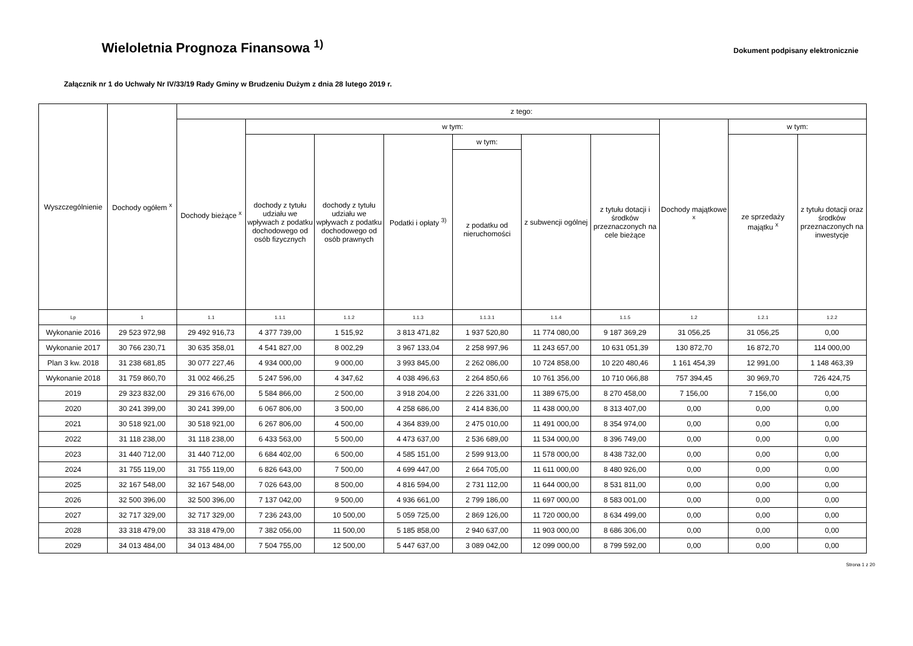Wieloletnia Prognoza Finansowa <sup>1)</sup>
Dokument podpisany elektronicznie
Załącznik nr 1 do Uchwały Nr IV/33/19 Rady Gminy w Brudzeniu Dużym z dnia 28 lutego 2019 r.
| Wyszczególnienie | Dochody ogółem <sup>x</sup> | z tego: | | | | | | | | | |
| --- | --- | --- | --- | --- | --- | --- | --- | --- | --- | --- | --- |
| | | Dochody bieżące <sup>x</sup> | w tym: | | | | | | Dochody majątkowe <sup>x</sup> | w tym: | |
| | | | dochody z tytułu udziału we wpływach z podatku dochodowego od osób fizycznych | dochody z tytułu udziału we wpływach z podatku dochodowego od osób prawnych | Podatki i opłaty <sup>3)</sup> | w tym: | z subwencji ogólnej | z tytułu dotacji i środków przeznaczonych na cele bieżące | | ze sprzedaży majątku <sup>x</sup> | z tytułu dotacji oraz środków przeznaczonych na inwestycje |
| | | | | | | z podatku od nieruchomości | | | | | |
| Lp | 1 | 1.1 | 1.1.1 | 1.1.2 | 1.1.3 | 1.1.3.1 | 1.1.4 | 1.1.5 | 1.2 | 1.2.1 | 1.2.2 |
| Wykonanie 2016 | 29 523 972,98 | 29 492 916,73 | 4 377 739,00 | 1 515,92 | 3 813 471,82 | 1 937 520,80 | 11 774 080,00 | 9 187 369,29 | 31 056,25 | 31 056,25 | 0,00 |
| Wykonanie 2017 | 30 766 230,71 | 30 635 358,01 | 4 541 827,00 | 8 002,29 | 3 967 133,04 | 2 258 997,96 | 11 243 657,00 | 10 631 051,39 | 130 872,70 | 16 872,70 | 114 000,00 |
| Plan 3 kw. 2018 | 31 238 681,85 | 30 077 227,46 | 4 934 000,00 | 9 000,00 | 3 993 845,00 | 2 262 086,00 | 10 724 858,00 | 10 220 480,46 | 1 161 454,39 | 12 991,00 | 1 148 463,39 |
| Wykonanie 2018 | 31 759 860,70 | 31 002 466,25 | 5 247 596,00 | 4 347,62 | 4 038 496,63 | 2 264 850,66 | 10 761 356,00 | 10 710 066,88 | 757 394,45 | 30 969,70 | 726 424,75 |
| 2019 | 29 323 832,00 | 29 316 676,00 | 5 584 866,00 | 2 500,00 | 3 918 204,00 | 2 226 331,00 | 11 389 675,00 | 8 270 458,00 | 7 156,00 | 7 156,00 | 0,00 |
| 2020 | 30 241 399,00 | 30 241 399,00 | 6 067 806,00 | 3 500,00 | 4 258 686,00 | 2 414 836,00 | 11 438 000,00 | 8 313 407,00 | 0,00 | 0,00 | 0,00 |
| 2021 | 30 518 921,00 | 30 518 921,00 | 6 267 806,00 | 4 500,00 | 4 364 839,00 | 2 475 010,00 | 11 491 000,00 | 8 354 974,00 | 0,00 | 0,00 | 0,00 |
| 2022 | 31 118 238,00 | 31 118 238,00 | 6 433 563,00 | 5 500,00 | 4 473 637,00 | 2 536 689,00 | 11 534 000,00 | 8 396 749,00 | 0,00 | 0,00 | 0,00 |
| 2023 | 31 440 712,00 | 31 440 712,00 | 6 684 402,00 | 6 500,00 | 4 585 151,00 | 2 599 913,00 | 11 578 000,00 | 8 438 732,00 | 0,00 | 0,00 | 0,00 |
| 2024 | 31 755 119,00 | 31 755 119,00 | 6 826 643,00 | 7 500,00 | 4 699 447,00 | 2 664 705,00 | 11 611 000,00 | 8 480 926,00 | 0,00 | 0,00 | 0,00 |
| 2025 | 32 167 548,00 | 32 167 548,00 | 7 026 643,00 | 8 500,00 | 4 816 594,00 | 2 731 112,00 | 11 644 000,00 | 8 531 811,00 | 0,00 | 0,00 | 0,00 |
| 2026 | 32 500 396,00 | 32 500 396,00 | 7 137 042,00 | 9 500,00 | 4 936 661,00 | 2 799 186,00 | 11 697 000,00 | 8 583 001,00 | 0,00 | 0,00 | 0,00 |
| 2027 | 32 717 329,00 | 32 717 329,00 | 7 236 243,00 | 10 500,00 | 5 059 725,00 | 2 869 126,00 | 11 720 000,00 | 8 634 499,00 | 0,00 | 0,00 | 0,00 |
| 2028 | 33 318 479,00 | 33 318 479,00 | 7 382 056,00 | 11 500,00 | 5 185 858,00 | 2 940 637,00 | 11 903 000,00 | 8 686 306,00 | 0,00 | 0,00 | 0,00 |
| 2029 | 34 013 484,00 | 34 013 484,00 | 7 504 755,00 | 12 500,00 | 5 447 637,00 | 3 089 042,00 | 12 099 000,00 | 8 799 592,00 | 0,00 | 0,00 | 0,00 |
Strona 1 z 20